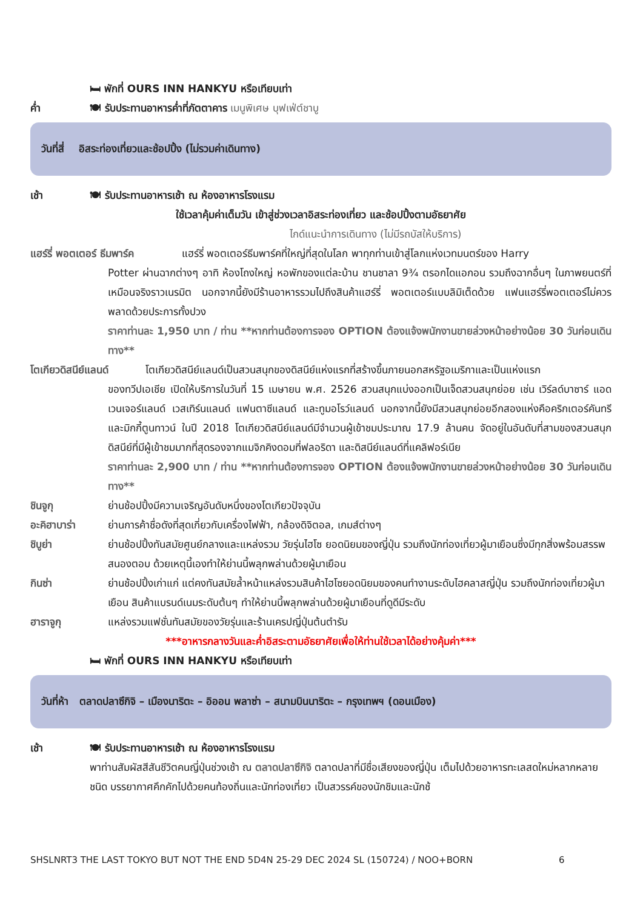🛏 พักที่ OURS INN HANKYU หรือเทียบเท่า
ค่ำ 🍽 รับประทานอาหารค่ำที่ภัตตาคาร เมนูพิเศษ บุฟเฟ่ต์ชาบู
วันที่สี่ อิสระท่องเที่ยวและช้อปปิ้ง (ไม่รวมค่าเดินทาง)
เช้า 🍽 รับประทานอาหารเช้า ณ ห้องอาหารโรงแรม
ใช้เวลาคุ้มค่าเต็มวัน เข้าสู่ช่วงเวลาอิสระท่องเที่ยว และช้อปปิ้งตามอัธยาศัย
ไกด์แนะนำการเดินทาง (ไม่มีรถบัสให้บริการ)
แฮร์รี่ พอตเตอร์ ธีมพาร์ค
แฮร์รี่ พอตเตอร์ธีมพาร์คที่ใหญ่ที่สุดในโลก พาทุกท่านเข้าสู่โลกแห่งเวทมนตร์ของ Harry
Potter ผ่านฉากต่างๆ อาทิ ห้องโถงใหญ่ หอพักของแต่ละบ้าน ชานชาลา 9¾ ตรอกไดแอกอน รวมถึงฉากอื่นๆ ในภาพยนตร์ที่เหมือนจริงราวเนรมิต นอกจากนี้ยังมีร้านอาหารรวมไปถึงสินค้าแฮร์รี่ พอตเตอร์แบบลิมิเต็ดด้วย แฟนแฮร์รี่พอตเตอร์ไม่ควรพลาดด้วยประการทั้งปวง
ราคาท่านละ 1,950 บาท / ท่าน **หากท่านต้องการจอง OPTION ต้องแจ้งพนักงานขายล่วงหน้าอย่างน้อย 30 วันก่อนเดินทาง**
โตเกียวดิสนีย์แลนด์
โตเกียวดิสนีย์แลนด์เป็นสวนสนุกของดิสนีย์แห่งแรกที่สร้างขึ้นภายนอกสหรัฐอเมริกาและเป็นแห่งแรก
ของทวีปเอเชีย เปิดให้บริการในวันที่ 15 เมษายน พ.ศ. 2526 สวนสนุกแบ่งออกเป็นเจ็ดสวนสนุกย่อย เช่น เวิร์ลด์บาซาร์ แอดเวนเจอร์แลนด์ เวสเทิร์นแลนด์ แฟนตาซีแลนด์ และทูมอโรว์แลนด์ นอกจากนี้ยังมีสวนสนุกย่อยอีกสองแห่งคือคริกเตอร์คันทรีและมิกกี้ตูนทาวน์ ในปี 2018 โตเกียวดิสนีย์แลนด์มีจำนวนผู้เข้าชมประมาณ 17.9 ล้านคน จัดอยู่ในอันดับที่สามของสวนสนุกดิสนีย์ที่มีผู้เข้าชมมากที่สุดรองจากแมจิกคิงดอมที่ฟลอริดา และดิสนีย์แลนด์ที่แคลิฟอร์เนีย
ราคาท่านละ 2,900 บาท / ท่าน **หากท่านต้องการจอง OPTION ต้องแจ้งพนักงานขายล่วงหน้าอย่างน้อย 30 วันก่อนเดินทาง**
ชินจูกุ ย่านช้อปปิ้งมีความเจริญอันดับหนึ่งของโตเกียวปัจจุบัน
อะคิฮาบาร่า ย่านการค้าชื่อดังที่สุดเกี่ยวกับเครื่องไฟฟ้า, กล้องดิจิตอล, เกมส์ต่างๆ
ชิบูย่า ย่านช้อปปิ้งทันสมัยศูนย์กลางและแหล่งรวม วัยรุ่นไฮโซ ยอดนิยมของญี่ปุ่น รวมถึงนักท่องเที่ยวผู้มาเยือนซึ่งมีทุกสิ่งพร้อมสรรพสนองตอบ ด้วยเหตุนี้เองทำให้ย่านนี้พลุกพล่านด้วยผู้มาเยือน
กินซ่า ย่านช้อปปิ้งเก่าแก่ แต่คงทันสมัยล้ำหน้าแหล่งรวมสินค้าไฮโซยอดนิยมของคนทำงานระดับไฮคลาสญี่ปุ่น รวมถึงนักท่องเที่ยวผู้มาเยือน สินค้าแบรนด์เนมระดับต้นๆ ทำให้ย่านนี้พลุกพล่านด้วยผู้มาเยือนที่ดูดีมีระดับ
ฮาราจูกุ แหล่งรวมแฟชั่นทันสมัยของวัยรุ่นและร้านเครปญี่ปุ่นต้นตำรับ
***อาหารกลางวันและค่ำอิสระตามอัธยาศัยเพื่อให้ท่านใช้เวลาได้อย่างคุ้มค่า***
🛏 พักที่ OURS INN HANKYU หรือเทียบเท่า
วันที่ห้า ตลาดปลาซึกิจิ – เมืองนาริตะ – อิออน พลาซ่า – สนามบินนาริตะ – กรุงเทพฯ (ดอนเมือง)
เช้า 🍽 รับประทานอาหารเช้า ณ ห้องอาหารโรงแรม
พาท่านสัมผัสสีสันชีวิตคนญี่ปุ่นช่วงเช้า ณ ตลาดปลาซึกิจิ ตลาดปลาที่มีชื่อเสียงของญี่ปุ่น เต็มไปด้วยอาหารทะเลสดใหม่หลากหลายชนิด บรรยากาศคึกคักไปด้วยคนท้องถิ่นและนักท่องเที่ยว เป็นสวรรค์ของนักชิมและนักช้
SHSLNRT3 THE LAST TOKYO BUT NOT THE END 5D4N 25-29 DEC 2024 SL (150724) / NOO+BORN
6